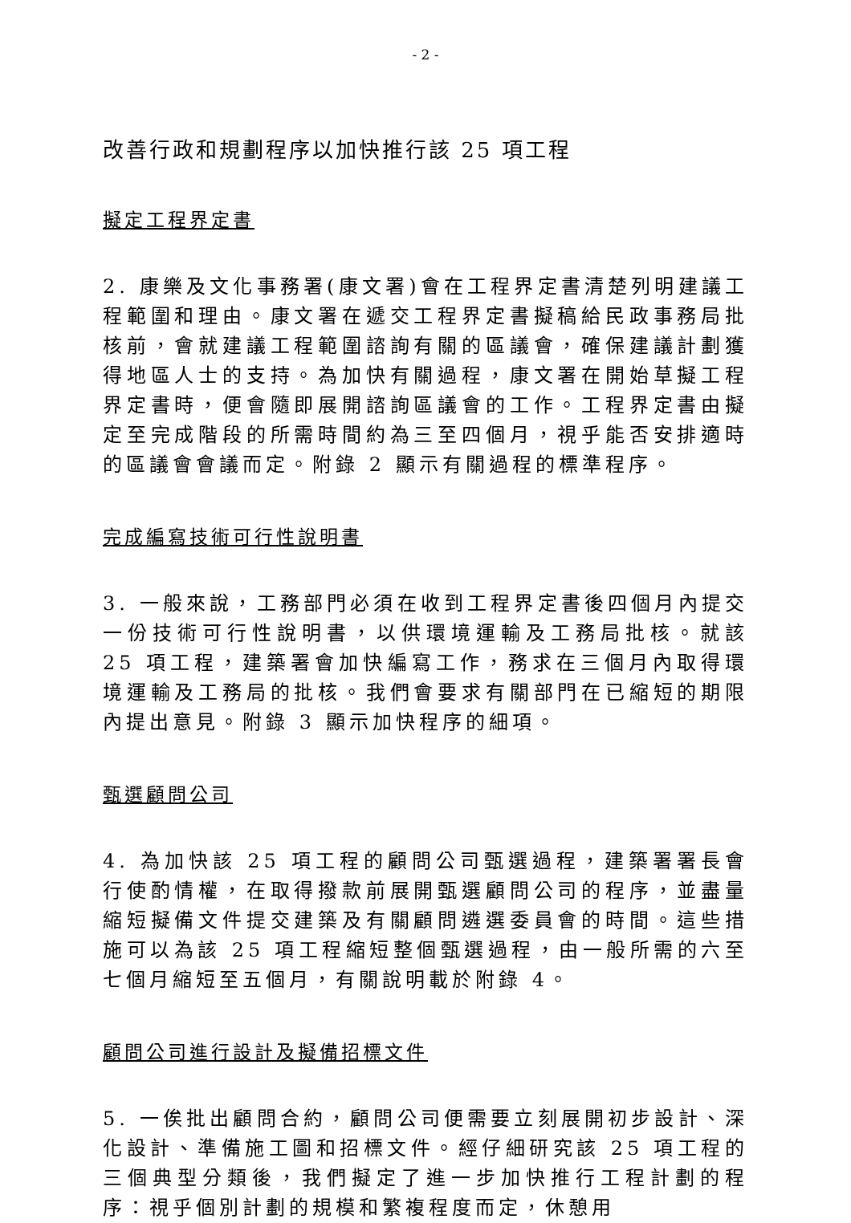- 2 -
改善行政和規劃程序以加快推行該 25 項工程
擬定工程界定書
2. 康樂及文化事務署(康文署)會在工程界定書清楚列明建議工程範圍和理由。康文署在遞交工程界定書擬稿給民政事務局批核前，會就建議工程範圍諮詢有關的區議會，確保建議計劃獲得地區人士的支持。為加快有關過程，康文署在開始草擬工程界定書時，便會隨即展開諮詢區議會的工作。工程界定書由擬定至完成階段的所需時間約為三至四個月，視乎能否安排適時的區議會會議而定。附錄 2 顯示有關過程的標準程序。
完成編寫技術可行性說明書
3. 一般來說，工務部門必須在收到工程界定書後四個月內提交一份技術可行性說明書，以供環境運輸及工務局批核。就該 25 項工程，建築署會加快編寫工作，務求在三個月內取得環境運輸及工務局的批核。我們會要求有關部門在已縮短的期限內提出意見。附錄 3 顯示加快程序的細項。
甄選顧問公司
4. 為加快該 25 項工程的顧問公司甄選過程，建築署署長會行使酌情權，在取得撥款前展開甄選顧問公司的程序，並盡量縮短擬備文件提交建築及有關顧問遴選委員會的時間。這些措施可以為該 25 項工程縮短整個甄選過程，由一般所需的六至七個月縮短至五個月，有關說明載於附錄 4。
顧問公司進行設計及擬備招標文件
5. 一俟批出顧問合約，顧問公司便需要立刻展開初步設計、深化設計、準備施工圖和招標文件。經仔細研究該 25 項工程的三個典型分類後，我們擬定了進一步加快推行工程計劃的程序：視乎個別計劃的規模和繁複程度而定，休憩用